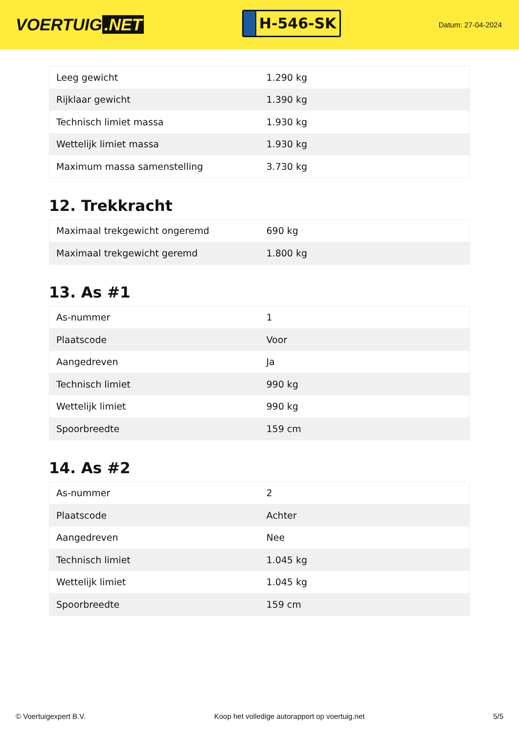VOERTUIG.NET
H-546-SK
Datum: 27-04-2024
| Leeg gewicht | 1.290 kg |
| Rijklaar gewicht | 1.390 kg |
| Technisch limiet massa | 1.930 kg |
| Wettelijk limiet massa | 1.930 kg |
| Maximum massa samenstelling | 3.730 kg |
12. Trekkracht
| Maximaal trekgewicht ongeremd | 690 kg |
| Maximaal trekgewicht geremd | 1.800 kg |
13. As #1
| As-nummer | 1 |
| Plaatscode | Voor |
| Aangedreven | Ja |
| Technisch limiet | 990 kg |
| Wettelijk limiet | 990 kg |
| Spoorbreedte | 159 cm |
14. As #2
| As-nummer | 2 |
| Plaatscode | Achter |
| Aangedreven | Nee |
| Technisch limiet | 1.045 kg |
| Wettelijk limiet | 1.045 kg |
| Spoorbreedte | 159 cm |
© Voertuigexpert B.V. Koop het volledige autorapport op voertuig.net 5/5